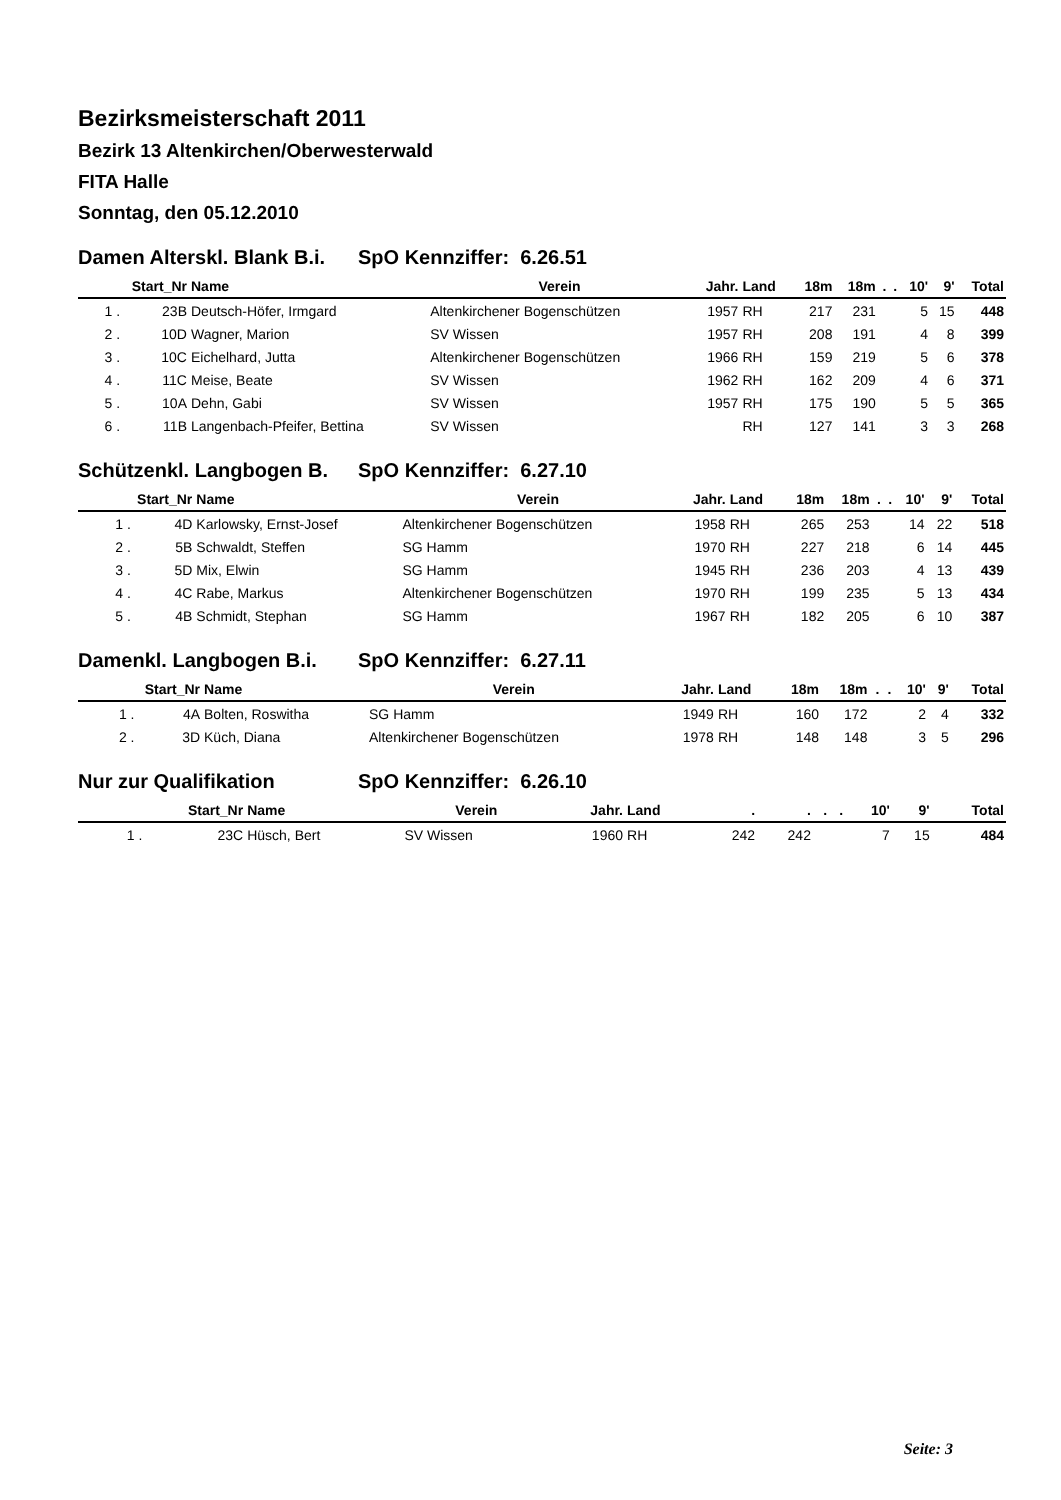Bezirksmeisterschaft 2011
Bezirk 13 Altenkirchen/Oberwesterwald
FITA Halle
Sonntag, den 05.12.2010
Damen Alterskl. Blank B.i. SpO Kennziffer: 6.26.51
| Start_Nr | | Name | Verein | Jahr. | Land | 18m | 18m | . | . | 10' | 9' | Total |
| --- | --- | --- | --- | --- | --- | --- | --- | --- | --- | --- | --- | --- |
| 1 . | 23B | Deutsch-Höfer, Irmgard | Altenkirchener Bogenschützen | 1957 | RH | 217 | 231 | | | 5 | 15 | 448 |
| 2 . | 10D | Wagner, Marion | SV Wissen | 1957 | RH | 208 | 191 | | | 4 | 8 | 399 |
| 3 . | 10C | Eichelhard, Jutta | Altenkirchener Bogenschützen | 1966 | RH | 159 | 219 | | | 5 | 6 | 378 |
| 4 . | 11C | Meise, Beate | SV Wissen | 1962 | RH | 162 | 209 | | | 4 | 6 | 371 |
| 5 . | 10A | Dehn, Gabi | SV Wissen | 1957 | RH | 175 | 190 | | | 5 | 5 | 365 |
| 6 . | 11B | Langenbach-Pfeifer, Bettina | SV Wissen | | RH | 127 | 141 | | | 3 | 3 | 268 |
Schützenkl. Langbogen B. SpO Kennziffer: 6.27.10
| Start_Nr | | Name | Verein | Jahr. | Land | 18m | 18m | . | . | 10' | 9' | Total |
| --- | --- | --- | --- | --- | --- | --- | --- | --- | --- | --- | --- | --- |
| 1 . | 4D | Karlowsky, Ernst-Josef | Altenkirchener Bogenschützen | 1958 | RH | 265 | 253 | | | 14 | 22 | 518 |
| 2 . | 5B | Schwaldt, Steffen | SG Hamm | 1970 | RH | 227 | 218 | | | 6 | 14 | 445 |
| 3 . | 5D | Mix, Elwin | SG Hamm | 1945 | RH | 236 | 203 | | | 4 | 13 | 439 |
| 4 . | 4C | Rabe, Markus | Altenkirchener Bogenschützen | 1970 | RH | 199 | 235 | | | 5 | 13 | 434 |
| 5 . | 4B | Schmidt, Stephan | SG Hamm | 1967 | RH | 182 | 205 | | | 6 | 10 | 387 |
Damenkl. Langbogen B.i. SpO Kennziffer: 6.27.11
| Start_Nr | | Name | Verein | Jahr. | Land | 18m | 18m | . | . | 10' | 9' | Total |
| --- | --- | --- | --- | --- | --- | --- | --- | --- | --- | --- | --- | --- |
| 1 . | 4A | Bolten, Roswitha | SG Hamm | 1949 | RH | 160 | 172 | | | 2 | 4 | 332 |
| 2 . | 3D | Küch, Diana | Altenkirchener Bogenschützen | 1978 | RH | 148 | 148 | | | 3 | 5 | 296 |
Nur zur Qualifikation SpO Kennziffer: 6.26.10
| Start_Nr | | Name | Verein | Jahr. | Land | . | . | . | . | 10' | 9' | Total |
| --- | --- | --- | --- | --- | --- | --- | --- | --- | --- | --- | --- | --- |
| 1 . | 23C | Hüsch, Bert | SV Wissen | 1960 | RH | 242 | 242 | | | 7 | 15 | 484 |
Seite: 3